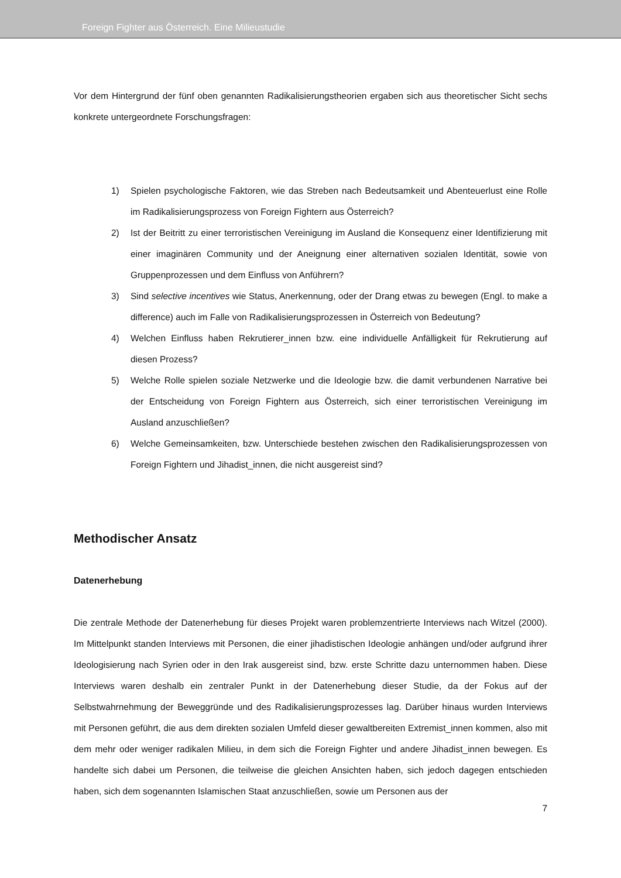Foreign Fighter aus Österreich. Eine Milieustudie
Vor dem Hintergrund der fünf oben genannten Radikalisierungstheorien ergaben sich aus theoretischer Sicht sechs konkrete untergeordnete Forschungsfragen:
1) Spielen psychologische Faktoren, wie das Streben nach Bedeutsamkeit und Abenteuerlust eine Rolle im Radikalisierungsprozess von Foreign Fightern aus Österreich?
2) Ist der Beitritt zu einer terroristischen Vereinigung im Ausland die Konsequenz einer Identifizierung mit einer imaginären Community und der Aneignung einer alternativen sozialen Identität, sowie von Gruppenprozessen und dem Einfluss von Anführern?
3) Sind selective incentives wie Status, Anerkennung, oder der Drang etwas zu bewegen (Engl. to make a difference) auch im Falle von Radikalisierungsprozessen in Österreich von Bedeutung?
4) Welchen Einfluss haben Rekrutierer_innen bzw. eine individuelle Anfälligkeit für Rekrutierung auf diesen Prozess?
5) Welche Rolle spielen soziale Netzwerke und die Ideologie bzw. die damit verbundenen Narrative bei der Entscheidung von Foreign Fightern aus Österreich, sich einer terroristischen Vereinigung im Ausland anzuschließen?
6) Welche Gemeinsamkeiten, bzw. Unterschiede bestehen zwischen den Radikalisierungsprozessen von Foreign Fightern und Jihadist_innen, die nicht ausgereist sind?
Methodischer Ansatz
Datenerhebung
Die zentrale Methode der Datenerhebung für dieses Projekt waren problemzentrierte Interviews nach Witzel (2000). Im Mittelpunkt standen Interviews mit Personen, die einer jihadistischen Ideologie anhängen und/oder aufgrund ihrer Ideologisierung nach Syrien oder in den Irak ausgereist sind, bzw. erste Schritte dazu unternommen haben. Diese Interviews waren deshalb ein zentraler Punkt in der Datenerhebung dieser Studie, da der Fokus auf der Selbstwahrnehmung der Beweggründe und des Radikalisierungsprozesses lag. Darüber hinaus wurden Interviews mit Personen geführt, die aus dem direkten sozialen Umfeld dieser gewaltbereiten Extremist_innen kommen, also mit dem mehr oder weniger radikalen Milieu, in dem sich die Foreign Fighter und andere Jihadist_innen bewegen. Es handelte sich dabei um Personen, die teilweise die gleichen Ansichten haben, sich jedoch dagegen entschieden haben, sich dem sogenannten Islamischen Staat anzuschließen, sowie um Personen aus der
7